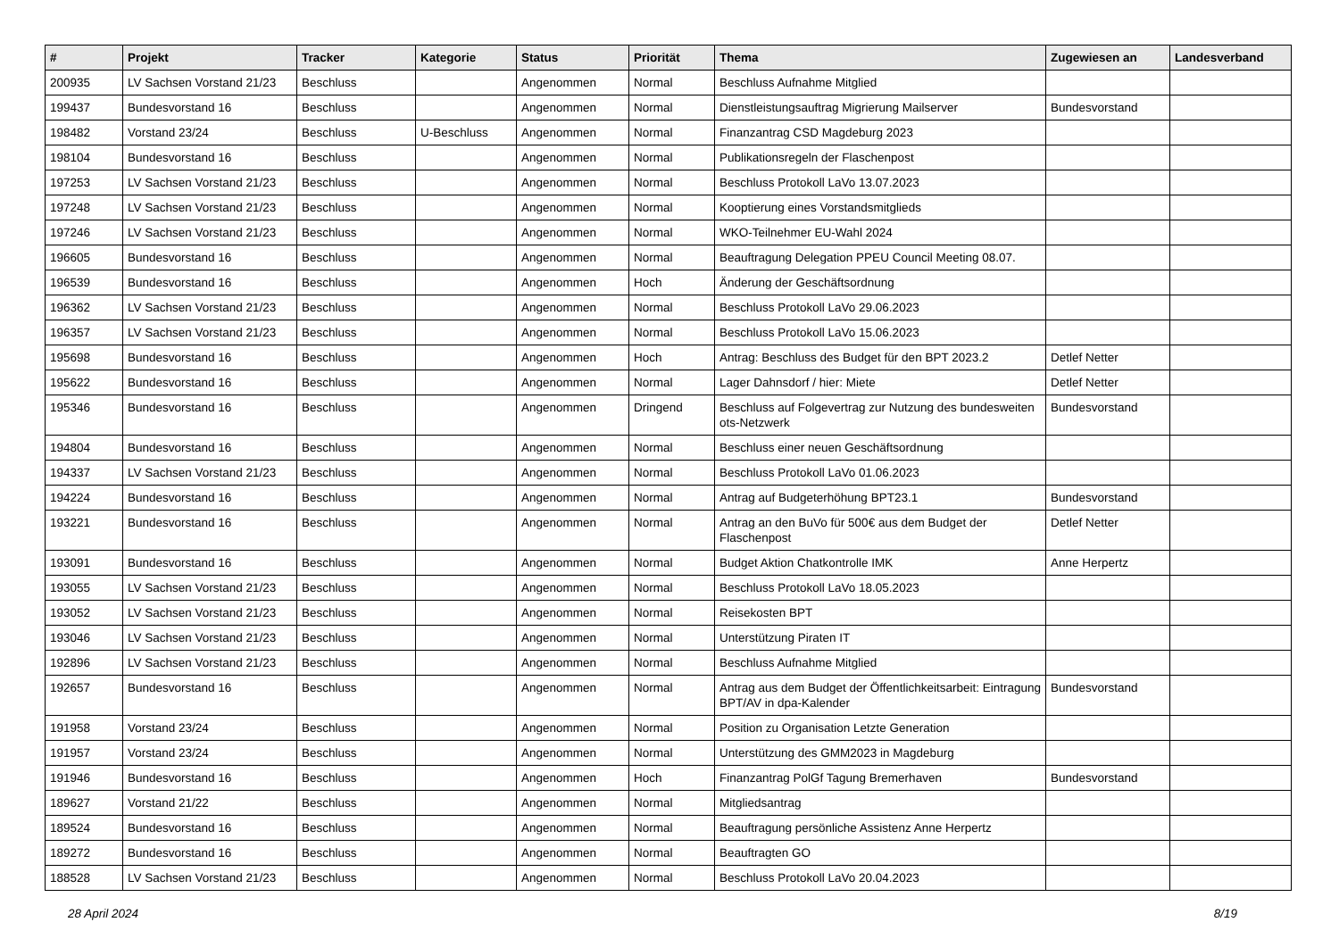| # | Projekt | Tracker | Kategorie | Status | Priorität | Thema | Zugewiesen an | Landesverband |
| --- | --- | --- | --- | --- | --- | --- | --- | --- |
| 200935 | LV Sachsen Vorstand 21/23 | Beschluss | | Angenommen | Normal | Beschluss Aufnahme Mitglied | | |
| 199437 | Bundesvorstand 16 | Beschluss | | Angenommen | Normal | Dienstleistungsauftrag Migrierung Mailserver | Bundesvorstand | |
| 198482 | Vorstand 23/24 | Beschluss | U-Beschluss | Angenommen | Normal | Finanzantrag CSD Magdeburg 2023 | | |
| 198104 | Bundesvorstand 16 | Beschluss | | Angenommen | Normal | Publikationsregeln der Flaschenpost | | |
| 197253 | LV Sachsen Vorstand 21/23 | Beschluss | | Angenommen | Normal | Beschluss Protokoll LaVo 13.07.2023 | | |
| 197248 | LV Sachsen Vorstand 21/23 | Beschluss | | Angenommen | Normal | Kooptierung eines Vorstandsmitglieds | | |
| 197246 | LV Sachsen Vorstand 21/23 | Beschluss | | Angenommen | Normal | WKO-Teilnehmer EU-Wahl 2024 | | |
| 196605 | Bundesvorstand 16 | Beschluss | | Angenommen | Normal | Beauftragung Delegation PPEU Council Meeting 08.07. | | |
| 196539 | Bundesvorstand 16 | Beschluss | | Angenommen | Hoch | Änderung der Geschäftsordnung | | |
| 196362 | LV Sachsen Vorstand 21/23 | Beschluss | | Angenommen | Normal | Beschluss Protokoll LaVo 29.06.2023 | | |
| 196357 | LV Sachsen Vorstand 21/23 | Beschluss | | Angenommen | Normal | Beschluss Protokoll LaVo 15.06.2023 | | |
| 195698 | Bundesvorstand 16 | Beschluss | | Angenommen | Hoch | Antrag: Beschluss des Budget für den BPT 2023.2 | Detlef Netter | |
| 195622 | Bundesvorstand 16 | Beschluss | | Angenommen | Normal | Lager Dahnsdorf / hier: Miete | Detlef Netter | |
| 195346 | Bundesvorstand 16 | Beschluss | | Angenommen | Dringend | Beschluss auf Folgevertrag zur Nutzung des bundesweiten ots-Netzwerk | Bundesvorstand | |
| 194804 | Bundesvorstand 16 | Beschluss | | Angenommen | Normal | Beschluss einer neuen Geschäftsordnung | | |
| 194337 | LV Sachsen Vorstand 21/23 | Beschluss | | Angenommen | Normal | Beschluss Protokoll LaVo 01.06.2023 | | |
| 194224 | Bundesvorstand 16 | Beschluss | | Angenommen | Normal | Antrag auf Budgeterhöhung BPT23.1 | Bundesvorstand | |
| 193221 | Bundesvorstand 16 | Beschluss | | Angenommen | Normal | Antrag an den BuVo für 500€ aus dem Budget der Flaschenpost | Detlef Netter | |
| 193091 | Bundesvorstand 16 | Beschluss | | Angenommen | Normal | Budget Aktion Chatkontrolle IMK | Anne Herpertz | |
| 193055 | LV Sachsen Vorstand 21/23 | Beschluss | | Angenommen | Normal | Beschluss Protokoll LaVo 18.05.2023 | | |
| 193052 | LV Sachsen Vorstand 21/23 | Beschluss | | Angenommen | Normal | Reisekosten BPT | | |
| 193046 | LV Sachsen Vorstand 21/23 | Beschluss | | Angenommen | Normal | Unterstützung Piraten IT | | |
| 192896 | LV Sachsen Vorstand 21/23 | Beschluss | | Angenommen | Normal | Beschluss Aufnahme Mitglied | | |
| 192657 | Bundesvorstand 16 | Beschluss | | Angenommen | Normal | Antrag aus dem Budget der Öffentlichkeitsarbeit: Eintragung BPT/AV in dpa-Kalender | Bundesvorstand | |
| 191958 | Vorstand 23/24 | Beschluss | | Angenommen | Normal | Position zu Organisation Letzte Generation | | |
| 191957 | Vorstand 23/24 | Beschluss | | Angenommen | Normal | Unterstützung des GMM2023 in Magdeburg | | |
| 191946 | Bundesvorstand 16 | Beschluss | | Angenommen | Hoch | Finanzantrag PolGf Tagung Bremerhaven | Bundesvorstand | |
| 189627 | Vorstand 21/22 | Beschluss | | Angenommen | Normal | Mitgliedsantrag | | |
| 189524 | Bundesvorstand 16 | Beschluss | | Angenommen | Normal | Beauftragung persönliche Assistenz Anne Herpertz | | |
| 189272 | Bundesvorstand 16 | Beschluss | | Angenommen | Normal | Beauftragten GO | | |
| 188528 | LV Sachsen Vorstand 21/23 | Beschluss | | Angenommen | Normal | Beschluss Protokoll LaVo 20.04.2023 | | |
28 April 2024 8/19